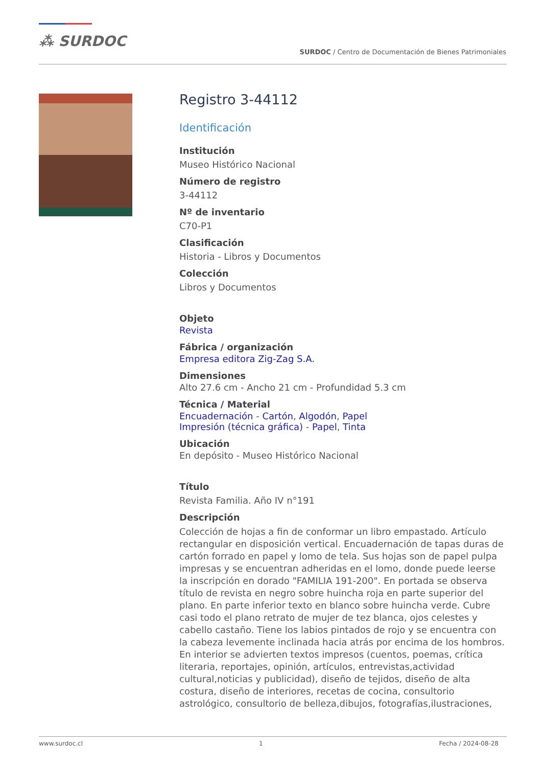⁂ SURDOC
SURDOC / Centro de Documentación de Bienes Patrimoniales
Registro 3-44112
Identificación
Institución
Museo Histórico Nacional
Número de registro
3-44112
Nº de inventario
C70-P1
Clasificación
Historia - Libros y Documentos
Colección
Libros y Documentos
Objeto
Revista
Fábrica / organización
Empresa editora Zig-Zag S.A.
Dimensiones
Alto 27.6 cm - Ancho 21 cm - Profundidad 5.3 cm
Técnica / Material
Encuadernación - Cartón, Algodón, Papel
Impresión (técnica gráfica) - Papel, Tinta
Ubicación
En depósito - Museo Histórico Nacional
Título
Revista Familia. Año IV n°191
Descripción
Colección de hojas a fin de conformar un libro empastado. Artículo rectangular en disposición vertical. Encuadernación de tapas duras de cartón forrado en papel y lomo de tela. Sus hojas son de papel pulpa impresas y se encuentran adheridas en el lomo, donde puede leerse la inscripción en dorado "FAMILIA 191-200". En portada se observa título de revista en negro sobre huincha roja en parte superior del plano. En parte inferior texto en blanco sobre huincha verde. Cubre casi todo el plano retrato de mujer de tez blanca, ojos celestes y cabello castaño. Tiene los labios pintados de rojo y se encuentra con la cabeza levemente inclinada hacia atrás por encima de los hombros. En interior se advierten textos impresos (cuentos, poemas, crítica literaria, reportajes, opinión, artículos, entrevistas,actividad cultural,noticias y publicidad), diseño de tejidos, diseño de alta costura, diseño de interiores, recetas de cocina, consultorio astrológico, consultorio de belleza,dibujos, fotografías,ilustraciones,
www.surdoc.cl 1 Fecha / 2024-08-28